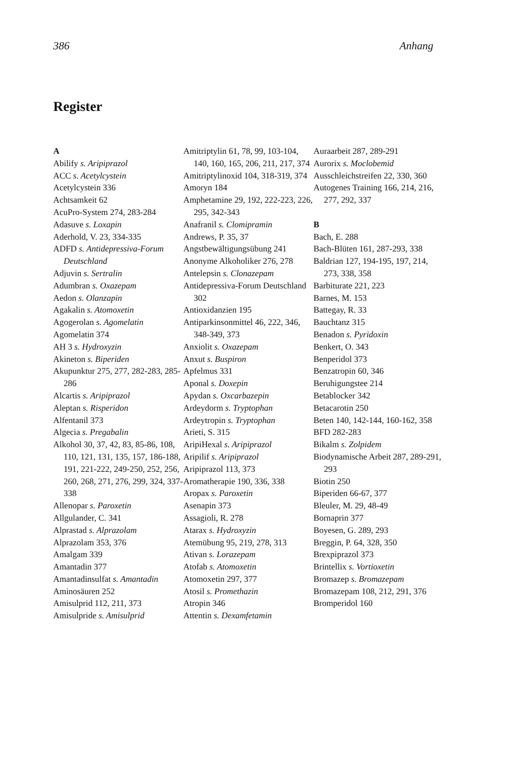386 Anhang
Register
A
Abilify s. Aripiprazol
ACC s. Acetylcystein
Acetylcystein 336
Achtsamkeit 62
AcuPro-System 274, 283-284
Adasuve s. Loxapin
Aderhold, V. 23, 334-335
ADFD s. Antidepressiva-Forum Deutschland
Adjuvin s. Sertralin
Adumbran s. Oxazepam
Aedon s. Olanzapin
Agakalin s. Atomoxetin
Agogerolan s. Agomelatin
Agomelatin 374
AH 3 s. Hydroxyzin
Akineton s. Biperiden
Akupunktur 275, 277, 282-283, 285-286
Alcartis s. Aripiprazol
Aleptan s. Risperidon
Alfentanil 373
Algecia s. Pregabalin
Alkohol 30, 37, 42, 83, 85-86, 108, 110, 121, 131, 135, 157, 186-188, 191, 221-222, 249-250, 252, 256, 260, 268, 271, 276, 299, 324, 337-338
Allenopar s. Paroxetin
Allgulander, C. 341
Alprastad s. Alprazolam
Alprazolam 353, 376
Amalgam 339
Amantadin 377
Amantadinsulfat s. Amantadin
Aminosäuren 252
Amisulprid 112, 211, 373
Amisulpride s. Amisulprid
Amitriptylin 61, 78, 99, 103-104, 140, 160, 165, 206, 211, 217, 374
Amitriptylinoxid 104, 318-319, 374
Amoryn 184
Amphetamine 29, 192, 222-223, 226, 295, 342-343
Anafranil s. Clomipramin
Andrews, P. 35, 37
Angstbewältigungsübung 241
Anonyme Alkoholiker 276, 278
Antelepsin s. Clonazepam
Antidepressiva-Forum Deutschland 302
Antioxidanzien 195
Antiparkinsonmittel 46, 222, 346, 348-349, 373
Anxiolit s. Oxazepam
Anxut s. Buspiron
Apfelmus 331
Aponal s. Doxepin
Apydan s. Oxcarbazepin
Ardeydorm s. Tryptophan
Ardeytropin s. Tryptophan
Arieti, S. 315
AripiHexal s. Aripiprazol
Aripilif s. Aripiprazol
Aripiprazol 113, 373
Aromatherapie 190, 336, 338
Aropax s. Paroxetin
Asenapin 373
Assagioli, R. 278
Atarax s. Hydroxyzin
Atemübung 95, 219, 278, 313
Ativan s. Lorazepam
Atofab s. Atomoxetin
Atomoxetin 297, 377
Atosil s. Promethazin
Atropin 346
Attentin s. Dexamfetamin
Auraarbeit 287, 289-291
Aurorix s. Moclobemid
Ausschleichstreifen 22, 330, 360
Autogenes Training 166, 214, 216, 277, 292, 337
B
Bach, E. 288
Bach-Blüten 161, 287-293, 338
Baldrian 127, 194-195, 197, 214, 273, 338, 358
Barbiturate 221, 223
Barnes, M. 153
Battegay, R. 33
Bauchtanz 315
Benadon s. Pyridoxin
Benkert, O. 343
Benperidol 373
Benzatropin 60, 346
Beruhigungstee 214
Betablocker 342
Betacarotin 250
Beten 140, 142-144, 160-162, 358
BFD 282-283
Bikalm s. Zolpidem
Biodynamische Arbeit 287, 289-291, 293
Biotin 250
Biperiden 66-67, 377
Bleuler, M. 29, 48-49
Bornaprin 377
Boyesen, G. 289, 293
Breggin, P. 64, 328, 350
Brexpiprazol 373
Brintellix s. Vortioxetin
Bromazep s. Bromazepam
Bromazepam 108, 212, 291, 376
Bromperidol 160